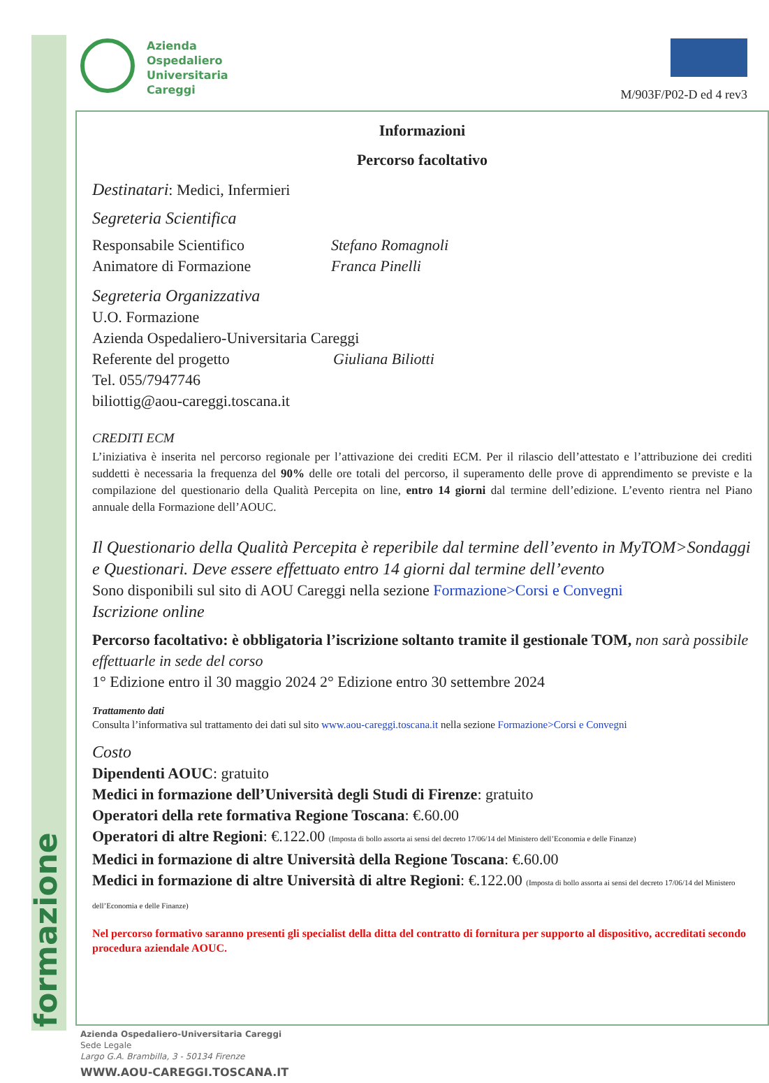formazione
Azienda
Ospedaliero
Universitaria
Careggi
M/903F/P02-D ed 4 rev3
Informazioni
Percorso facoltativo
Destinatari: Medici, Infermieri
Segreteria Scientifica
Responsabile Scientifico Stefano Romagnoli
Animatore di Formazione Franca Pinelli
Segreteria Organizzativa
U.O. Formazione
Azienda Ospedaliero-Universitaria Careggi
Referente del progetto Giuliana Biliotti
Tel. 055/7947746
biliottig@aou-careggi.toscana.it
CREDITI ECM
L’iniziativa è inserita nel percorso regionale per l’attivazione dei crediti ECM. Per il rilascio dell’attestato e l’attribuzione dei crediti suddetti è necessaria la frequenza del 90% delle ore totali del percorso, il superamento delle prove di apprendimento se previste e la compilazione del questionario della Qualità Percepita on line, entro 14 giorni dal termine dell’edizione. L’evento rientra nel Piano annuale della Formazione dell’AOUC.
Il Questionario della Qualità Percepita è reperibile dal termine dell’evento in MyTOM>Sondaggi e Questionari. Deve essere effettuato entro 14 giorni dal termine dell’evento
Sono disponibili sul sito di AOU Careggi nella sezione Formazione>Corsi e Convegni
Iscrizione online
Percorso facoltativo: è obbligatoria l’iscrizione soltanto tramite il gestionale TOM, non sarà possibile effettuarle in sede del corso
1° Edizione entro il 30 maggio 2024 2° Edizione entro 30 settembre 2024
Trattamento dati
Consulta l’informativa sul trattamento dei dati sul sito www.aou-careggi.toscana.it nella sezione Formazione>Corsi e Convegni
Costo
Dipendenti AOUC: gratuito
Medici in formazione dell’Università degli Studi di Firenze: gratuito
Operatori della rete formativa Regione Toscana: €.60.00
Operatori di altre Regioni: €.122.00 (Imposta di bollo assorta ai sensi del decreto 17/06/14 del Ministero dell’Economia e delle Finanze)
Medici in formazione di altre Università della Regione Toscana: €.60.00
Medici in formazione di altre Università di altre Regioni: €.122.00 (Imposta di bollo assorta ai sensi del decreto 17/06/14 del Ministero dell’Economia e delle Finanze)
Nel percorso formativo saranno presenti gli specialist della ditta del contratto di fornitura per supporto al dispositivo, accreditati secondo procedura aziendale AOUC.
Azienda Ospedaliero-Universitaria Careggi
Sede Legale
Largo G.A. Brambilla, 3 - 50134 Firenze
WWW.AOU-CAREGGI.TOSCANA.IT